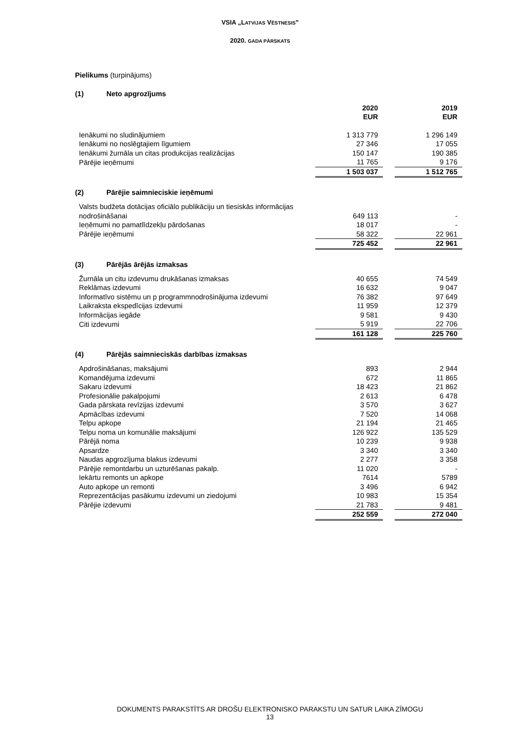VSIA „LATVIJAS VĒSTNESIS”
2020. GADA PĀRSKATS
Pielikums (turpinājums)
(1) Neto apgrozījums
| | 2020 EUR | | 2019 EUR |
| Ienākumi no sludinājumiem | 1 313 779 | | 1 296 149 |
| Ienākumi no noslēgtajiem līgumiem | 27 346 | | 17 055 |
| Ienākumi žurnāla un citas produkcijas realizācijas | 150 147 | | 190 385 |
| Pārējie ieņēmumi | 11 765 | | 9 176 |
| | 1 503 037 | | 1 512 765 |
(2) Pārējie saimnieciskie ieņēmumi
| Valsts budžeta dotācijas oficiālo publikāciju un tiesiskās informācijas nodrošināšanai | 649 113 | | - |
| Ieņēmumi no pamatlīdzekļu pārdošanas | 18 017 | | - |
| Pārējie ieņēmumi | 58 322 | | 22 961 |
| | 725 452 | | 22 961 |
(3) Pārējās ārējās izmaksas
| Žurnāla un citu izdevumu drukāšanas izmaksas | 40 655 | | 74 549 |
| Reklāmas izdevumi | 16 632 | | 9 047 |
| Informatīvo sistēmu un p programmnodrošinājuma izdevumi | 76 382 | | 97 649 |
| Laikraksta ekspedīcijas izdevumi | 11 959 | | 12 379 |
| Informācijas iegāde | 9 581 | | 9 430 |
| Citi izdevumi | 5 919 | | 22 706 |
| | 161 128 | | 225 760 |
(4) Pārējās saimnieciskās darbības izmaksas
| Apdrošināšanas, maksājumi | 893 | | 2 944 |
| Komandējuma izdevumi | 672 | | 11 865 |
| Sakaru izdevumi | 18 423 | | 21 862 |
| Profesionālie pakalpojumi | 2 613 | | 6 478 |
| Gada pārskata revīzijas izdevumi | 3 570 | | 3 627 |
| Apmācības izdevumi | 7 520 | | 14 068 |
| Telpu apkope | 21 194 | | 21 465 |
| Telpu noma un komunālie maksājumi | 126 922 | | 135 529 |
| Pārējā noma | 10 239 | | 9 938 |
| Apsardze | 3 340 | | 3 340 |
| Naudas apgrozījuma blakus izdevumi | 2 277 | | 3 358 |
| Pārējie remontdarbu un uzturēšanas pakalp. | 11 020 | | - |
| Iekārtu remonts un apkope | 7614 | | 5789 |
| Auto apkope un remonti | 3 496 | | 6 942 |
| Reprezentācijas pasākumu izdevumi un ziedojumi | 10 983 | | 15 354 |
| Pārējie izdevumi | 21 783 | | 9 481 |
| | 252 559 | | 272 040 |
DOKUMENTS PARAKSTĪTS AR DROŠU ELEKTRONISKO PARAKSTU UN SATUR LAIKA ZĪMOGU
13